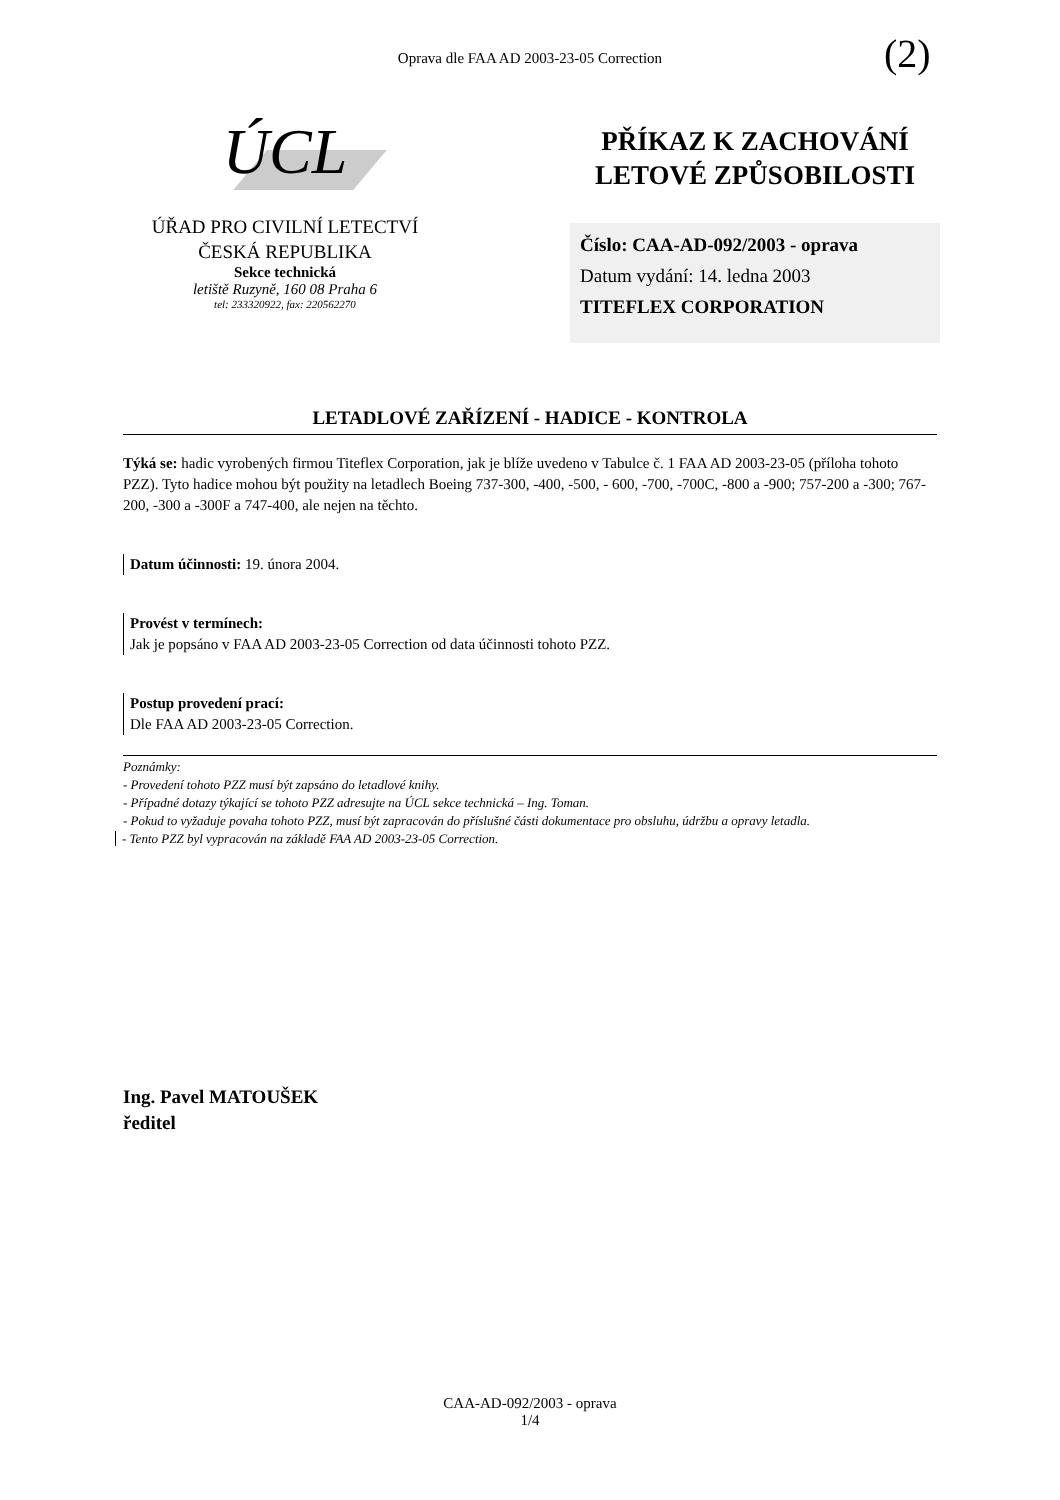Oprava dle FAA AD 2003-23-05 Correction (2)
ÚCL
ÚŘAD PRO CIVILNÍ LETECTVÍ
ČESKÁ REPUBLIKA
Sekce technická
letiště Ruzyně, 160 08 Praha 6
tel: 233320922, fax: 220562270
PŘÍKAZ K ZACHOVÁNÍ LETOVÉ ZPŮSOBILOSTI
Číslo: CAA-AD-092/2003 - oprava
Datum vydání: 14. ledna 2003
TITEFLEX CORPORATION
LETADLOVÉ ZAŘÍZENÍ - HADICE - KONTROLA
Týká se: hadic vyrobených firmou Titeflex Corporation, jak je blíže uvedeno v Tabulce č. 1 FAA AD 2003-23-05 (příloha tohoto PZZ). Tyto hadice mohou být použity na letadlech Boeing 737-300, -400, -500, - 600, -700, -700C, -800 a -900; 757-200 a -300; 767-200, -300 a -300F a 747-400, ale nejen na těchto.
Datum účinnosti: 19. února 2004.
Provést v termínech:
Jak je popsáno v FAA AD 2003-23-05 Correction od data účinnosti tohoto PZZ.
Postup provedení prací:
Dle FAA AD 2003-23-05 Correction.
Poznámky:
- Provedení tohoto PZZ musí být zapsáno do letadlové knihy.
- Případné dotazy týkající se tohoto PZZ adresujte na ÚCL sekce technická – Ing. Toman.
- Pokud to vyžaduje povaha tohoto PZZ, musí být zapracován do příslušné části dokumentace pro obsluhu, údržbu a opravy letadla.
- Tento PZZ byl vypracován na základě FAA AD 2003-23-05 Correction.
Ing. Pavel MATOUŠEK
ředitel
CAA-AD-092/2003 - oprava
1/4